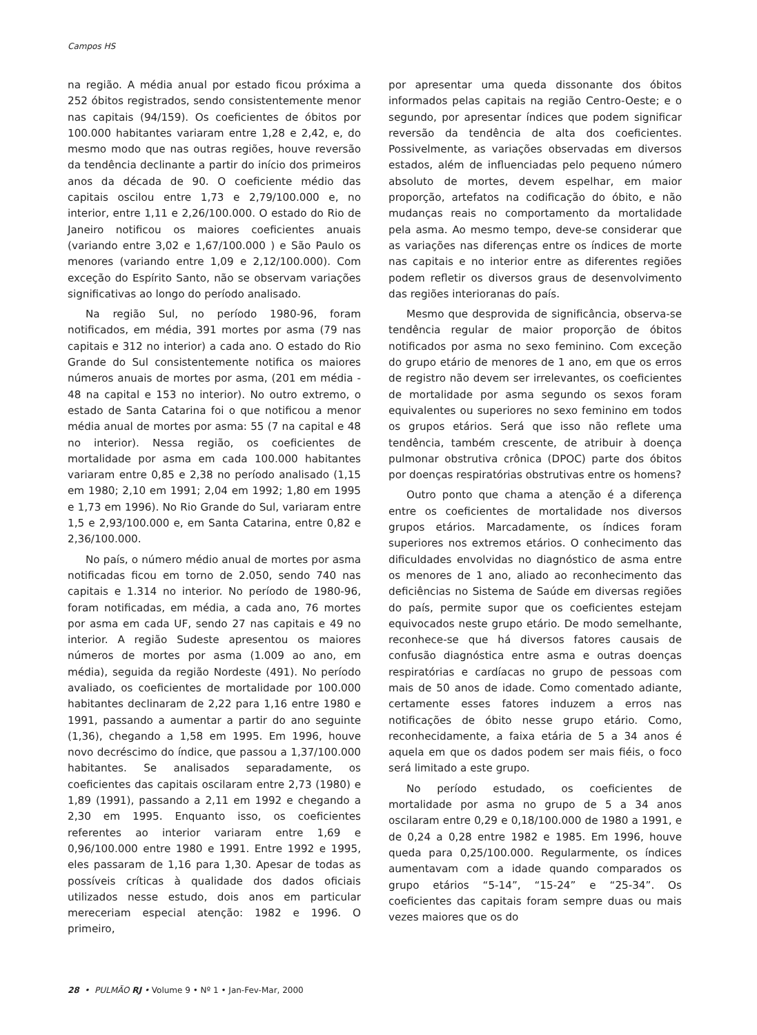Campos HS
na região. A média anual por estado ficou próxima a 252 óbitos registrados, sendo consistentemente menor nas capitais (94/159). Os coeficientes de óbitos por 100.000 habitantes variaram entre 1,28 e 2,42, e, do mesmo modo que nas outras regiões, houve reversão da tendência declinante a partir do início dos primeiros anos da década de 90. O coeficiente médio das capitais oscilou entre 1,73 e 2,79/100.000 e, no interior, entre 1,11 e 2,26/100.000. O estado do Rio de Janeiro notificou os maiores coeficientes anuais (variando entre 3,02 e 1,67/100.000 ) e São Paulo os menores (variando entre 1,09 e 2,12/100.000). Com exceção do Espírito Santo, não se observam variações significativas ao longo do período analisado.
Na região Sul, no período 1980-96, foram notificados, em média, 391 mortes por asma (79 nas capitais e 312 no interior) a cada ano. O estado do Rio Grande do Sul consistentemente notifica os maiores números anuais de mortes por asma, (201 em média - 48 na capital e 153 no interior). No outro extremo, o estado de Santa Catarina foi o que notificou a menor média anual de mortes por asma: 55 (7 na capital e 48 no interior). Nessa região, os coeficientes de mortalidade por asma em cada 100.000 habitantes variaram entre 0,85 e 2,38 no período analisado (1,15 em 1980; 2,10 em 1991; 2,04 em 1992; 1,80 em 1995 e 1,73 em 1996). No Rio Grande do Sul, variaram entre 1,5 e 2,93/100.000 e, em Santa Catarina, entre 0,82 e 2,36/100.000.
No país, o número médio anual de mortes por asma notificadas ficou em torno de 2.050, sendo 740 nas capitais e 1.314 no interior. No período de 1980-96, foram notificadas, em média, a cada ano, 76 mortes por asma em cada UF, sendo 27 nas capitais e 49 no interior. A região Sudeste apresentou os maiores números de mortes por asma (1.009 ao ano, em média), seguida da região Nordeste (491). No período avaliado, os coeficientes de mortalidade por 100.000 habitantes declinaram de 2,22 para 1,16 entre 1980 e 1991, passando a aumentar a partir do ano seguinte (1,36), chegando a 1,58 em 1995. Em 1996, houve novo decréscimo do índice, que passou a 1,37/100.000 habitantes. Se analisados separadamente, os coeficientes das capitais oscilaram entre 2,73 (1980) e 1,89 (1991), passando a 2,11 em 1992 e chegando a 2,30 em 1995. Enquanto isso, os coeficientes referentes ao interior variaram entre 1,69 e 0,96/100.000 entre 1980 e 1991. Entre 1992 e 1995, eles passaram de 1,16 para 1,30. Apesar de todas as possíveis críticas à qualidade dos dados oficiais utilizados nesse estudo, dois anos em particular mereceriam especial atenção: 1982 e 1996. O primeiro,
por apresentar uma queda dissonante dos óbitos informados pelas capitais na região Centro-Oeste; e o segundo, por apresentar índices que podem significar reversão da tendência de alta dos coeficientes. Possivelmente, as variações observadas em diversos estados, além de influenciadas pelo pequeno número absoluto de mortes, devem espelhar, em maior proporção, artefatos na codificação do óbito, e não mudanças reais no comportamento da mortalidade pela asma. Ao mesmo tempo, deve-se considerar que as variações nas diferenças entre os índices de morte nas capitais e no interior entre as diferentes regiões podem refletir os diversos graus de desenvolvimento das regiões interioranas do país.
Mesmo que desprovida de significância, observa-se tendência regular de maior proporção de óbitos notificados por asma no sexo feminino. Com exceção do grupo etário de menores de 1 ano, em que os erros de registro não devem ser irrelevantes, os coeficientes de mortalidade por asma segundo os sexos foram equivalentes ou superiores no sexo feminino em todos os grupos etários. Será que isso não reflete uma tendência, também crescente, de atribuir à doença pulmonar obstrutiva crônica (DPOC) parte dos óbitos por doenças respiratórias obstrutivas entre os homens?
Outro ponto que chama a atenção é a diferença entre os coeficientes de mortalidade nos diversos grupos etários. Marcadamente, os índices foram superiores nos extremos etários. O conhecimento das dificuldades envolvidas no diagnóstico de asma entre os menores de 1 ano, aliado ao reconhecimento das deficiências no Sistema de Saúde em diversas regiões do país, permite supor que os coeficientes estejam equivocados neste grupo etário. De modo semelhante, reconhece-se que há diversos fatores causais de confusão diagnóstica entre asma e outras doenças respiratórias e cardíacas no grupo de pessoas com mais de 50 anos de idade. Como comentado adiante, certamente esses fatores induzem a erros nas notificações de óbito nesse grupo etário. Como, reconhecidamente, a faixa etária de 5 a 34 anos é aquela em que os dados podem ser mais fiéis, o foco será limitado a este grupo.
No período estudado, os coeficientes de mortalidade por asma no grupo de 5 a 34 anos oscilaram entre 0,29 e 0,18/100.000 de 1980 a 1991, e de 0,24 a 0,28 entre 1982 e 1985. Em 1996, houve queda para 0,25/100.000. Regularmente, os índices aumentavam com a idade quando comparados os grupo etários “5-14”, “15-24” e “25-34”. Os coeficientes das capitais foram sempre duas ou mais vezes maiores que os do
28 • PULMÃO RJ • Volume 9 • Nº 1 • Jan-Fev-Mar, 2000